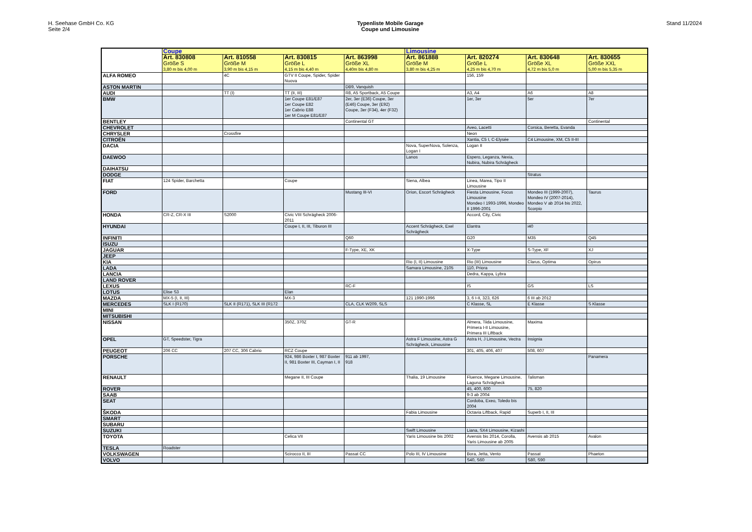H. Seehase GmbH Co. KG
Seite 2/4
Typenliste Mobile Garage
Coupe und Limousine
Stand 11/2024
| | Coupe | | | | Limousine | | | |
| --- | --- | --- | --- | --- | --- | --- | --- | --- |
| | Art. 830808 Größe S 3,80 m bis 4,00 m | Art. 810558 Größe M 3,90 m bis 4,15 m | Art. 830815 Größe L 4,15 m bis 4,40 m | Art. 863998 Größe XL 4,40m bis 4,80 m | Art. 861888 Größe M 3,80 m bis 4,25 m | Art. 820274 Größe L 4,25 m bis 4,70 m | Art. 830648 Größe XL 4,72 m bis 5,0 m | Art. 830655 Größe XXL 5,00 m bis 5,35 m |
| ALFA ROMEO | | 4C | GTV II Coupe, Spider, Spider Nuova | | | 156, 159 | | |
| ASTON MARTIN | | | | DB9, Vanquish | | | | |
| AUDI | | TT (I) | TT (II, III) | R8, A5 Sportback, A5 Coupe | | A3, A4 | A6 | A8 |
| BMW | | | 1er Coupe E81/E87 1er Coupe E82 1er Cabrio E88 1er M Coupe E81/E87 | 2er, 3er (E36) Coupe, 3er (E46) Coupe, 3er (E92) Coupe, 3er (F34), 4er (F32) | | 1er, 3er | 5er | 7er |
| BENTLEY | | | | Continental GT | | | | Continental |
| CHEVROLET | | | | | | Aveo, Lacetti | Corsica, Beretta, Evanda | |
| CHRYSLER | | Crossfire | | | | Neon | | |
| CITROËN | | | | | | Xantia, C5 I, C-Elysée | C4 Limousine, XM, C5 II-III | |
| DACIA | | | | | Nova, SuperNova, Solenza, Logan I | Logan II | | |
| DAEWOO | | | | | Lanos | Espero, Leganza, Nexia, Nubira, Nubira Schrägheck | | |
| DAIHATSU | | | | | | | | |
| DODGE | | | | | | | Stratus | |
| FIAT | 124 Spider, Barchetta | | Coupe | | Siena, Albea | Linea, Marea, Tipo II Limousine | | |
| FORD | | | | Mustang III-VI | Orion, Escort Schrägheck | Fiesta Limousine, Focus Limousine Mondeo I 1993-1996, Mondeo II 1996-2001 | Mondeo III (1999-2007), Mondeo IV (2007-2014), Mondeo V ab 2014 bis 2022, Scorpio | Taurus |
| HONDA | CR-Z, CR-X III | S2000 | Civic VIII Schrägheck 2006-2011 | | | Accord, City, Civic | | |
| HYUNDAI | | | Coupe I, II, III, Tiburon III | | Accent Schrägheck, Exel Schrägheck | Elantra | i40 | |
| INFINITI | | | | Q60 | | G20 | M35 | Q45 |
| ISUZU | | | | | | | | |
| JAGUAR | | | | F-Type, XE, XK | | X-Type | S-Type, XF | XJ |
| JEEP | | | | | | | | |
| KIA | | | | | Rio (I, II) Limousine | Rio (III) Limousine | Clarus, Optima | Opirus |
| LADA | | | | | Samara Limousine, 2105 | 110, Priora | | |
| LANCIA | | | | | | Dedra, Kappa, Lybra | | |
| LAND ROVER | | | | | | | | |
| LEXUS | | | | RC-F | | IS | GS | LS |
| LOTUS | Elise S3 | | Elan | | | | | |
| MAZDA | MX-5 (I, II, III) | | MX-3 | | 121 1990-1996 | 3, 6 I-II, 323, 626 | 6 III ab 2012 | |
| MERCEDES | SLK I (R170) | SLK II (R171), SLK III (R172 | | CLA, CLK W209, SLS | | C Klasse, SL | E Klasse | S Klasse |
| MINI | | | | | | | | |
| MITSUBISHI | | | | | | | | |
| NISSAN | | | 350Z, 370Z | GT-R | | Almera, Tiida Limousine, Primera I-II Limousine, Primera III Liftback | Maxima | |
| OPEL | GT, Speedster, Tigra | | | | Astra F Limousine, Astra G Schrägheck, Limousine | Astra H, J Limousine, Vectra | Insignia | |
| PEUGEOT | 206 CC | 207 CC, 306 Cabrio | RCZ Coupe | | | 301, 405, 406, 407 | 508, 607 | |
| PORSCHE | | | 924, 986 Boxter I, 987 Boxter II, 981 Boxter III, Cayman I, II | 911 ab 1997, 918 | | | | Panamera |
| RENAULT | | | Megane II, III Coupe | | Thalia, 19 Limousine | Fluence, Megane Limousine, Laguna Schrägheck | Talisman | |
| ROVER | | | | | | 45, 400, 600 | 75, 820 | |
| SAAB | | | | | | 9-3 ab 2004 | | |
| SEAT | | | | | | Cordoba, Exeo, Toledo bis 2004 | | |
| ŠKODA | | | | | Fabia Limousine | Octavia Liftback, Rapid | Superb I, II, III | |
| SMART | | | | | | | | |
| SUBARU | | | | | | | | |
| SUZUKI | | | | | Swift Limousine | Liana, SX4 Limousine, Kizashi | | |
| TOYOTA | | | Celica VII | | Yaris Limousine bis 2002 | Avensis bis 2014, Corolla, Yaris Limousine ab 2005 | Avensis ab 2015 | Avalon |
| TESLA | Roadster | | | | | | | |
| VOLKSWAGEN | | | Scirocco II, III | Passat CC | Polo III, IV Limousine | Bora, Jetta, Vento | Passat | Phaeton |
| VOLVO | | | | | | S40, S60 | S80, S90 | |